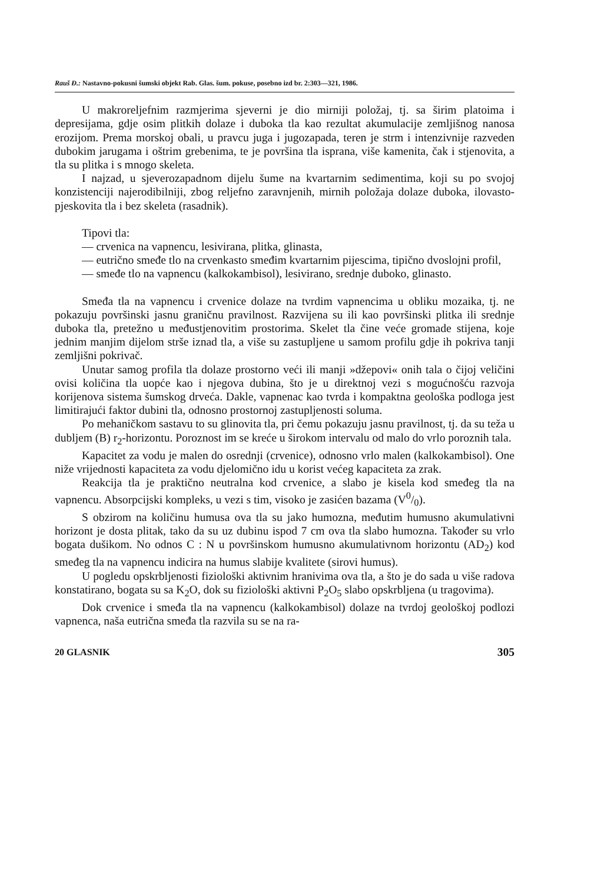Rauš Đ.: Nastavno-pokusni šumski objekt Rab. Glas. šum. pokuse, posebno izd br. 2:303—321, 1986.
U makroreljefnim razmjerima sjeverni je dio mirniji položaj, tj. sa širim platoima i depresijama, gdje osim plitkih dolaze i duboka tla kao rezultat akumulacije zemljišnog nanosa erozijom. Prema morskoj obali, u pravcu juga i jugozapada, teren je strm i intenzivnije razveden dubokim jarugama i oštrim grebenima, te je površina tla isprana, više kamenita, čak i stjenovita, a tla su plitka i s mnogo skeleta.
I najzad, u sjeverozapadnom dijelu šume na kvartarnim sedimentima, koji su po svojoj konzistenciji najerodibilniji, zbog reljefno zaravnjenih, mirnih položaja dolaze duboka, ilovasto-pjeskovita tla i bez skeleta (rasadnik).
Tipovi tla:
— crvenica na vapnencu, lesivirana, plitka, glinasta,
— eutrično smeđe tlo na crvenkasto smeđim kvartarnim pijescima, tipično dvoslojni profil,
— smeđe tlo na vapnencu (kalkokambisol), lesivirano, srednje duboko, glinasto.
Smeđa tla na vapnencu i crvenice dolaze na tvrdim vapnencima u obliku mozaika, tj. ne pokazuju površinski jasnu graničnu pravilnost. Razvijena su ili kao površinski plitka ili srednje duboka tla, pretežno u međustjenovitim prostorima. Skelet tla čine veće gromade stijena, koje jednim manjim dijelom strše iznad tla, a više su zastupljene u samom profilu gdje ih pokriva tanji zemljišni pokrivač.
Unutar samog profila tla dolaze prostorno veći ili manji »džepovi« onih tala o čijoj veličini ovisi količina tla uopće kao i njegova dubina, što je u direktnoj vezi s mogućnošću razvoja korijenova sistema šumskog drveća. Dakle, vapnenac kao tvrda i kompaktna geološka podloga jest limitirajući faktor dubini tla, odnosno prostornoj zastupljenosti soluma.
Po mehaničkom sastavu to su glinovita tla, pri čemu pokazuju jasnu pravilnost, tj. da su teža u dubljem (B) r<sub>2</sub>-horizontu. Poroznost im se kreće u širokom intervalu od malo do vrlo poroznih tala.
Kapacitet za vodu je malen do osrednji (crvenice), odnosno vrlo malen (kalkokambisol). One niže vrijednosti kapaciteta za vodu djelomično idu u korist većeg kapaciteta za zrak.
Reakcija tla je praktično neutralna kod crvenice, a slabo je kisela kod smeđeg tla na vapnencu. Absorpcijski kompleks, u vezi s tim, visoko je zasićen bazama (V0/0).
S obzirom na količinu humusa ova tla su jako humozna, međutim humusno akumulativni horizont je dosta plitak, tako da su uz dubinu ispod 7 cm ova tla slabo humozna. Također su vrlo bogata dušikom. No odnos C : N u površinskom humusno akumulativnom horizontu (AD<sub>2</sub>) kod smeđeg tla na vapnencu indicira na humus slabije kvalitete (sirovi humus).
U pogledu opskrbljenosti fiziološki aktivnim hranivima ova tla, a što je do sada u više radova konstatirano, bogata su sa K<sub>2</sub>O, dok su fiziološki aktivni P<sub>2</sub>O<sub>5</sub> slabo opskrbljena (u tragovima).
Dok crvenice i smeđa tla na vapnencu (kalkokambisol) dolaze na tvrdoj geološkoj podlozi vapnenca, naša eutrična smeđa tla razvila su se na ra-
20 GLASNIK 305